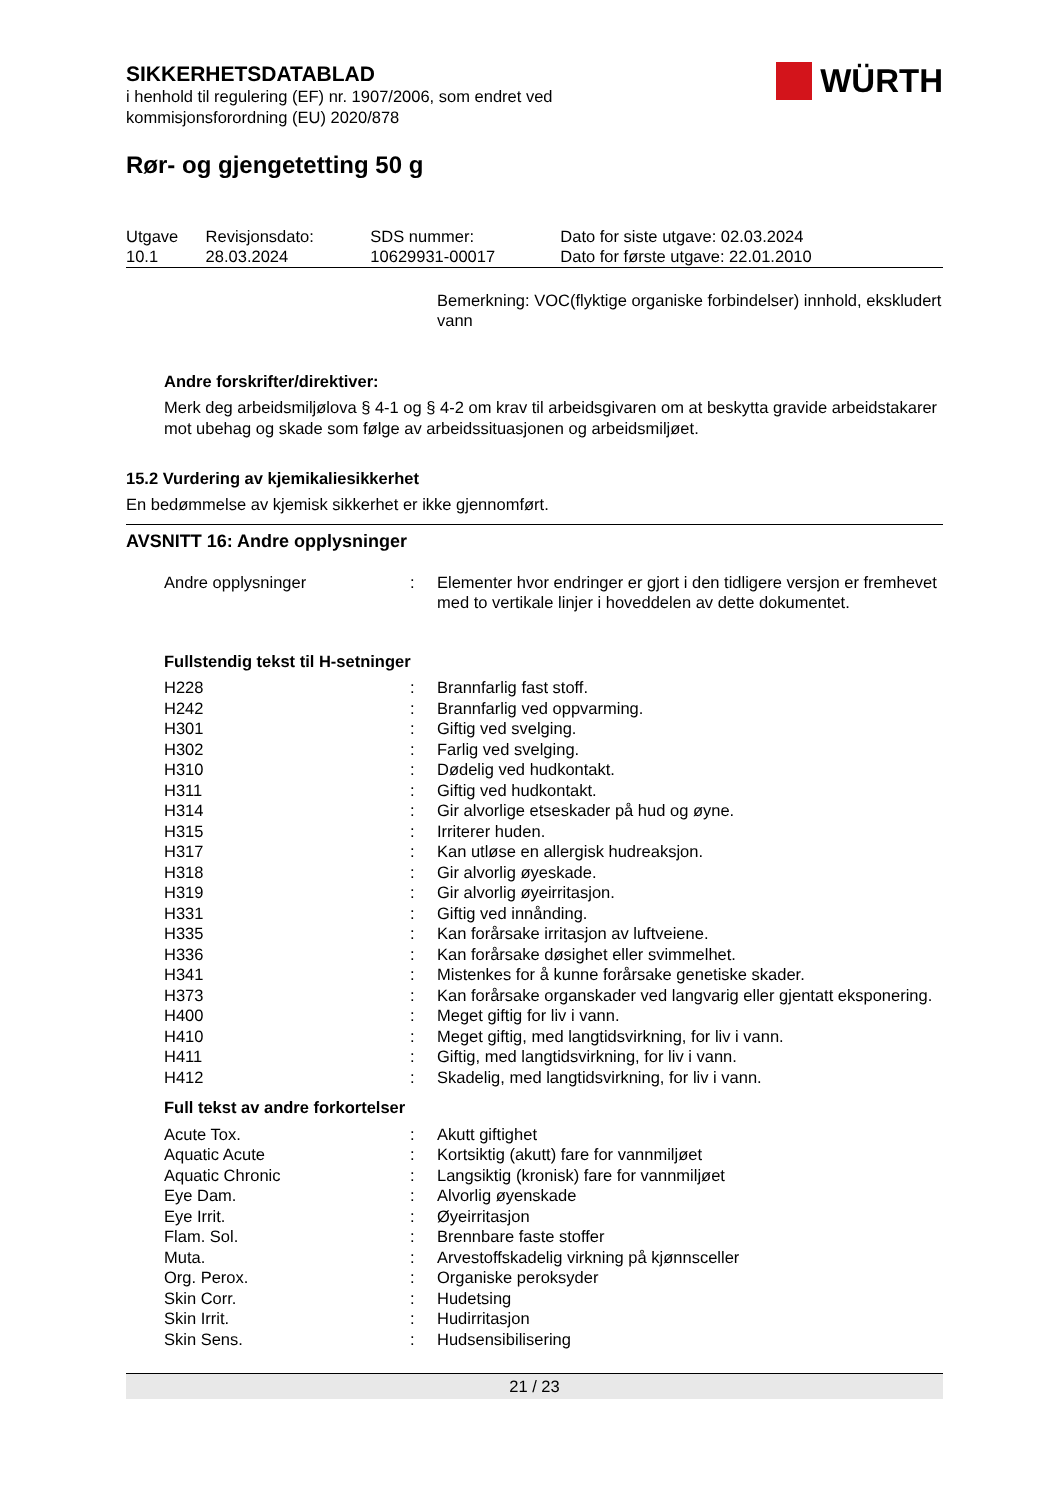WÜRTH
SIKKERHETSDATABLAD
i henhold til regulering (EF) nr. 1907/2006, som endret ved
kommisjonsforordning (EU) 2020/878
Rør- og gjengetetting 50 g
| Utgave 10.1 | Revisjonsdato: 28.03.2024 | SDS nummer: 10629931-00017 | Dato for siste utgave: 02.03.2024 Dato for første utgave: 22.01.2010 |
Bemerkning: VOC(flyktige organiske forbindelser) innhold, ekskludert vann
Andre forskrifter/direktiver:
Merk deg arbeidsmiljølova § 4-1 og § 4-2 om krav til arbeidsgivaren om at beskytta gravide arbeidstakarer mot ubehag og skade som følge av arbeidssituasjonen og arbeidsmiljøet.
15.2 Vurdering av kjemikaliesikkerhet
En bedømmelse av kjemisk sikkerhet er ikke gjennomført.
AVSNITT 16: Andre opplysninger
| Andre opplysninger | : | Elementer hvor endringer er gjort i den tidligere versjon er fremhevet med to vertikale linjer i hoveddelen av dette dokumentet. |
Fullstendig tekst til H-setninger
| H228 | : | Brannfarlig fast stoff. |
| H242 | : | Brannfarlig ved oppvarming. |
| H301 | : | Giftig ved svelging. |
| H302 | : | Farlig ved svelging. |
| H310 | : | Dødelig ved hudkontakt. |
| H311 | : | Giftig ved hudkontakt. |
| H314 | : | Gir alvorlige etseskader på hud og øyne. |
| H315 | : | Irriterer huden. |
| H317 | : | Kan utløse en allergisk hudreaksjon. |
| H318 | : | Gir alvorlig øyeskade. |
| H319 | : | Gir alvorlig øyeirritasjon. |
| H331 | : | Giftig ved innånding. |
| H335 | : | Kan forårsake irritasjon av luftveiene. |
| H336 | : | Kan forårsake døsighet eller svimmelhet. |
| H341 | : | Mistenkes for å kunne forårsake genetiske skader. |
| H373 | : | Kan forårsake organskader ved langvarig eller gjentatt eksponering. |
| H400 | : | Meget giftig for liv i vann. |
| H410 | : | Meget giftig, med langtidsvirkning, for liv i vann. |
| H411 | : | Giftig, med langtidsvirkning, for liv i vann. |
| H412 | : | Skadelig, med langtidsvirkning, for liv i vann. |
Full tekst av andre forkortelser
| Acute Tox. | : | Akutt giftighet |
| Aquatic Acute | : | Kortsiktig (akutt) fare for vannmiljøet |
| Aquatic Chronic | : | Langsiktig (kronisk) fare for vannmiljøet |
| Eye Dam. | : | Alvorlig øyenskade |
| Eye Irrit. | : | Øyeirritasjon |
| Flam. Sol. | : | Brennbare faste stoffer |
| Muta. | : | Arvestoffskadelig virkning på kjønnsceller |
| Org. Perox. | : | Organiske peroksyder |
| Skin Corr. | : | Hudetsing |
| Skin Irrit. | : | Hudirritasjon |
| Skin Sens. | : | Hudsensibilisering |
21 / 23